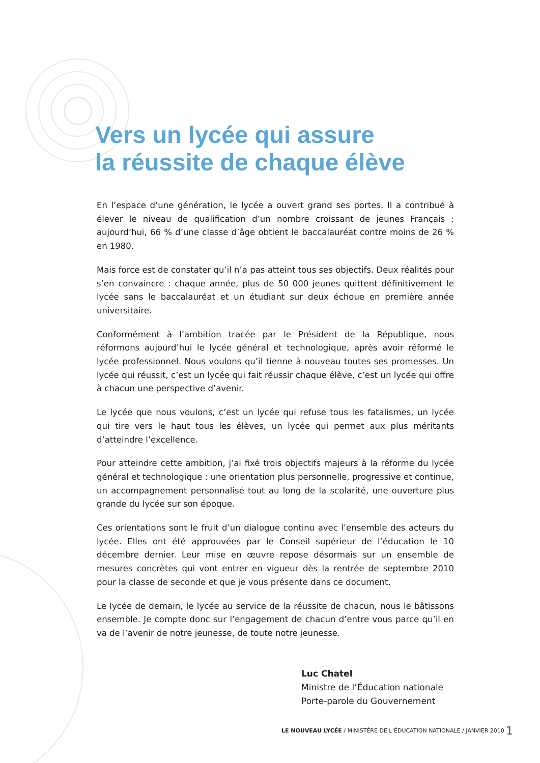Vers un lycée qui assure
la réussite de chaque élève
En l’espace d’une génération, le lycée a ouvert grand ses portes. Il a contribué à élever le niveau de qualification d’un nombre croissant de jeunes Français : aujourd’hui, 66 % d’une classe d’âge obtient le baccalauréat contre moins de 26 % en 1980.
Mais force est de constater qu’il n’a pas atteint tous ses objectifs. Deux réalités pour s’en convaincre : chaque année, plus de 50 000 jeunes quittent définitivement le lycée sans le baccalauréat et un étudiant sur deux échoue en première année universitaire.
Conformément à l’ambition tracée par le Président de la République, nous réformons aujourd’hui le lycée général et technologique, après avoir réformé le lycée professionnel. Nous voulons qu’il tienne à nouveau toutes ses promesses. Un lycée qui réussit, c’est un lycée qui fait réussir chaque élève, c’est un lycée qui offre à chacun une perspective d’avenir.
Le lycée que nous voulons, c’est un lycée qui refuse tous les fatalismes, un lycée qui tire vers le haut tous les élèves, un lycée qui permet aux plus méritants d’atteindre l’excellence.
Pour atteindre cette ambition, j’ai fixé trois objectifs majeurs à la réforme du lycée général et technologique : une orientation plus personnelle, progressive et continue, un accompagnement personnalisé tout au long de la scolarité, une ouverture plus grande du lycée sur son époque.
Ces orientations sont le fruit d’un dialogue continu avec l’ensemble des acteurs du lycée. Elles ont été approuvées par le Conseil supérieur de l’éducation le 10 décembre dernier. Leur mise en œuvre repose désormais sur un ensemble de mesures concrètes qui vont entrer en vigueur dès la rentrée de septembre 2010 pour la classe de seconde et que je vous présente dans ce document.
Le lycée de demain, le lycée au service de la réussite de chacun, nous le bâtissons ensemble. Je compte donc sur l’engagement de chacun d’entre vous parce qu’il en va de l’avenir de notre jeunesse, de toute notre jeunesse.
Luc Chatel
Ministre de l’Éducation nationale
Porte-parole du Gouvernement
LE NOUVEAU LYCÉE / MINISTÈRE DE L’ÉDUCATION NATIONALE / JANVIER 2010
1